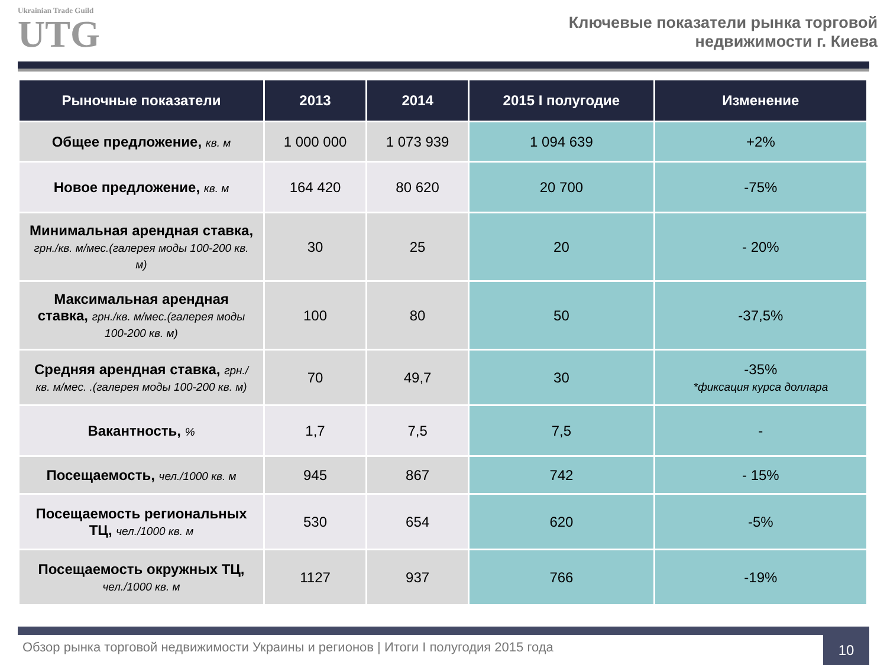Ukrainian Trade Guild
UTG
Ключевые показатели рынка торговой
недвижимости г. Киева
| Рыночные показатели | 2013 | 2014 | 2015 I полугодие | Изменение |
| --- | --- | --- | --- | --- |
| Общее предложение, кв. м | 1 000 000 | 1 073 939 | 1 094 639 | +2% |
| Новое предложение, кв. м | 164 420 | 80 620 | 20 700 | -75% |
| Минимальная арендная ставка, грн./кв. м/мес.(галерея моды 100-200 кв. м) | 30 | 25 | 20 | - 20% |
| Максимальная арендная ставка, грн./кв. м/мес.(галерея моды 100-200 кв. м) | 100 | 80 | 50 | -37,5% |
| Средняя арендная ставка, грн./кв. м/мес. .(галерея моды 100-200 кв. м) | 70 | 49,7 | 30 | -35% *фиксация курса доллара |
| Вакантность, % | 1,7 | 7,5 | 7,5 | - |
| Посещаемость, чел./1000 кв. м | 945 | 867 | 742 | - 15% |
| Посещаемость региональных ТЦ, чел./1000 кв. м | 530 | 654 | 620 | -5% |
| Посещаемость окружных ТЦ, чел./1000 кв. м | 1127 | 937 | 766 | -19% |
Обзор рынка торговой недвижимости Украины и регионов | Итоги I полугодия 2015 года
10